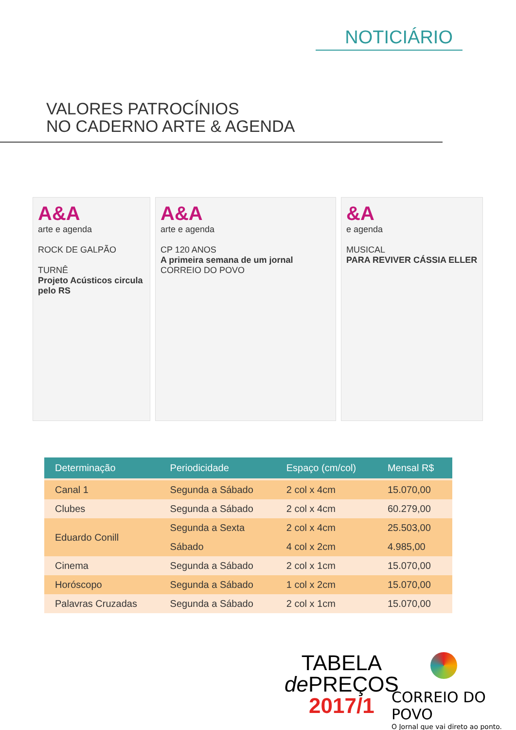NOTICIÁRIO
VALORES PATROCÍNIOS
NO CADERNO ARTE & AGENDA
A&A
arte e agenda
ROCK DE GALPÃO
TURNÊ
Projeto Acústicos circula pelo RS
A&A
arte e agenda
CP 120 ANOS
A primeira semana de um jornal
CORREIO DO POVO
&A
e agenda
MUSICAL
PARA REVIVER CÁSSIA ELLER
| Determinação | Periodicidade | Espaço (cm/col) | Mensal R$ |
| --- | --- | --- | --- |
| Canal 1 | Segunda a Sábado | 2 col x 4cm | 15.070,00 |
| Clubes | Segunda a Sábado | 2 col x 4cm | 60.279,00 |
| Eduardo Conill | Segunda a Sexta | 2 col x 4cm | 25.503,00 |
| | Sábado | 4 col x 2cm | 4.985,00 |
| Cinema | Segunda a Sábado | 2 col x 1cm | 15.070,00 |
| Horóscopo | Segunda a Sábado | 1 col x 2cm | 15.070,00 |
| Palavras Cruzadas | Segunda a Sábado | 2 col x 1cm | 15.070,00 |
TABELA
de PREÇOS
2017/1
CORREIO DO POVO
O Jornal que vai direto ao ponto.